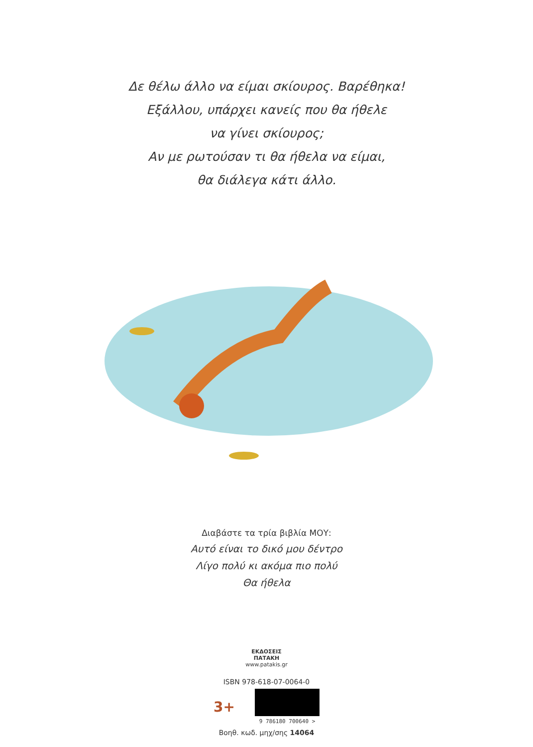Δε θέλω άλλο να είμαι σκίουρος. Βαρέθηκα!
Εξάλλου, υπάρχει κανείς που θα ήθελε
να γίνει σκίουρος;
Αν με ρωτούσαν τι θα ήθελα να είμαι,
θα διάλεγα κάτι άλλο.
Διαβάστε τα τρία βιβλία ΜΟΥ:
Αυτό είναι το δικό μου δέντρο
Λίγο πολύ κι ακόμα πιο πολύ
Θα ήθελα
ΕΚΔΟΣΕΙΣ
ΠΑΤΑΚΗ
www.patakis.gr
ISBN 978-618-07-0064-0
3+
9 786180 700640 >
Βοηθ. κωδ. μηχ/σης 14064